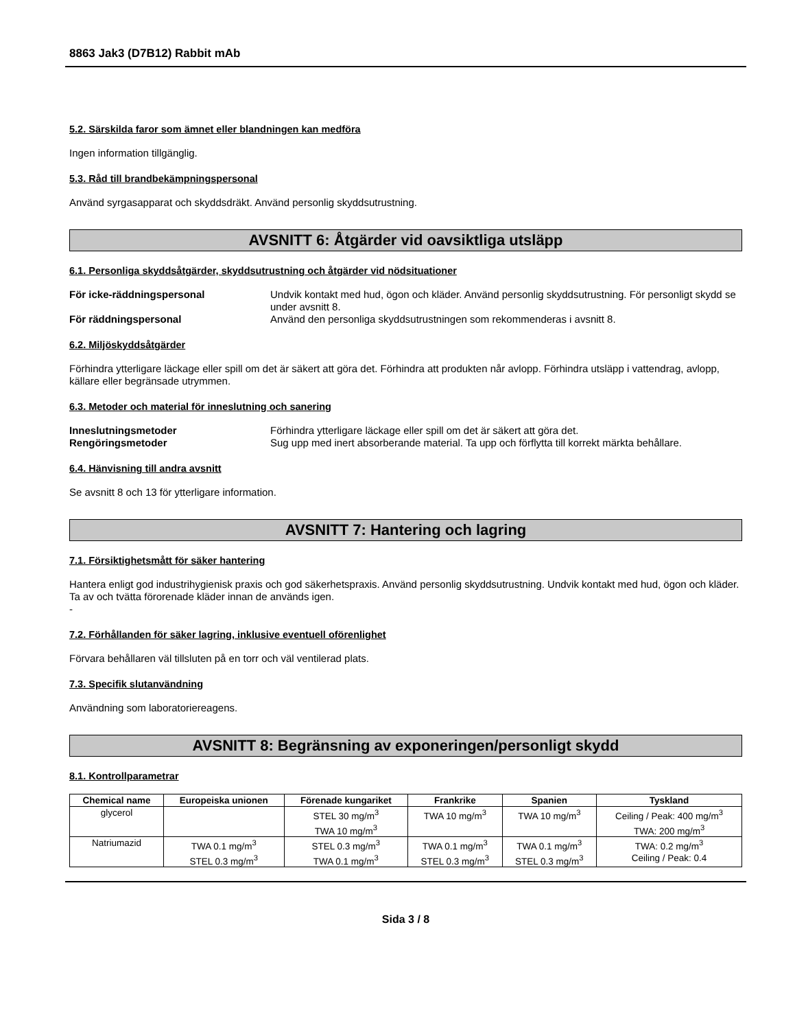8863 Jak3 (D7B12) Rabbit mAb
5.2. Särskilda faror som ämnet eller blandningen kan medföra
Ingen information tillgänglig.
5.3. Råd till brandbekämpningspersonal
Använd syrgasapparat och skyddsdräkt. Använd personlig skyddsutrustning.
AVSNITT 6: Åtgärder vid oavsiktliga utsläpp
6.1. Personliga skyddsåtgärder, skyddsutrustning och åtgärder vid nödsituationer
För icke-räddningspersonal Undvik kontakt med hud, ögon och kläder. Använd personlig skyddsutrustning. För personligt skydd se under avsnitt 8. För räddningspersonal Använd den personliga skyddsutrustningen som rekommenderas i avsnitt 8.
6.2. Miljöskyddsåtgärder
Förhindra ytterligare läckage eller spill om det är säkert att göra det. Förhindra att produkten når avlopp. Förhindra utsläpp i vattendrag, avlopp, källare eller begränsade utrymmen.
6.3. Metoder och material för inneslutning och sanering
Inneslutningsmetoder Förhindra ytterligare läckage eller spill om det är säkert att göra det. Rengöringsmetoder Sug upp med inert absorberande material. Ta upp och förflytta till korrekt märkta behållare.
6.4. Hänvisning till andra avsnitt
Se avsnitt 8 och 13 för ytterligare information.
AVSNITT 7: Hantering och lagring
7.1. Försiktighetsmått för säker hantering
Hantera enligt god industrihygienisk praxis och god säkerhetspraxis. Använd personlig skyddsutrustning. Undvik kontakt med hud, ögon och kläder. Ta av och tvätta förorenade kläder innan de används igen.
-
7.2. Förhållanden för säker lagring, inklusive eventuell oförenlighet
Förvara behållaren väl tillsluten på en torr och väl ventilerad plats.
7.3. Specifik slutanvändning
Användning som laboratoriereagens.
AVSNITT 8: Begränsning av exponeringen/personligt skydd
8.1. Kontrollparametrar
| Chemical name | Europeiska unionen | Förenade kungariket | Frankrike | Spanien | Tyskland |
| --- | --- | --- | --- | --- | --- |
| glycerol | | STEL 30 mg/m<sup>3</sup> TWA 10 mg/m<sup>3</sup> | TWA 10 mg/m<sup>3</sup> | TWA 10 mg/m<sup>3</sup> | Ceiling / Peak: 400 mg/m<sup>3</sup> TWA: 200 mg/m<sup>3</sup> |
| Natriumazid | TWA 0.1 mg/m<sup>3</sup> STEL 0.3 mg/m<sup>3</sup> | STEL 0.3 mg/m<sup>3</sup> TWA 0.1 mg/m<sup>3</sup> | TWA 0.1 mg/m<sup>3</sup> STEL 0.3 mg/m<sup>3</sup> | TWA 0.1 mg/m<sup>3</sup> STEL 0.3 mg/m<sup>3</sup> | TWA: 0.2 mg/m<sup>3</sup> Ceiling / Peak: 0.4 |
Sida 3 / 8